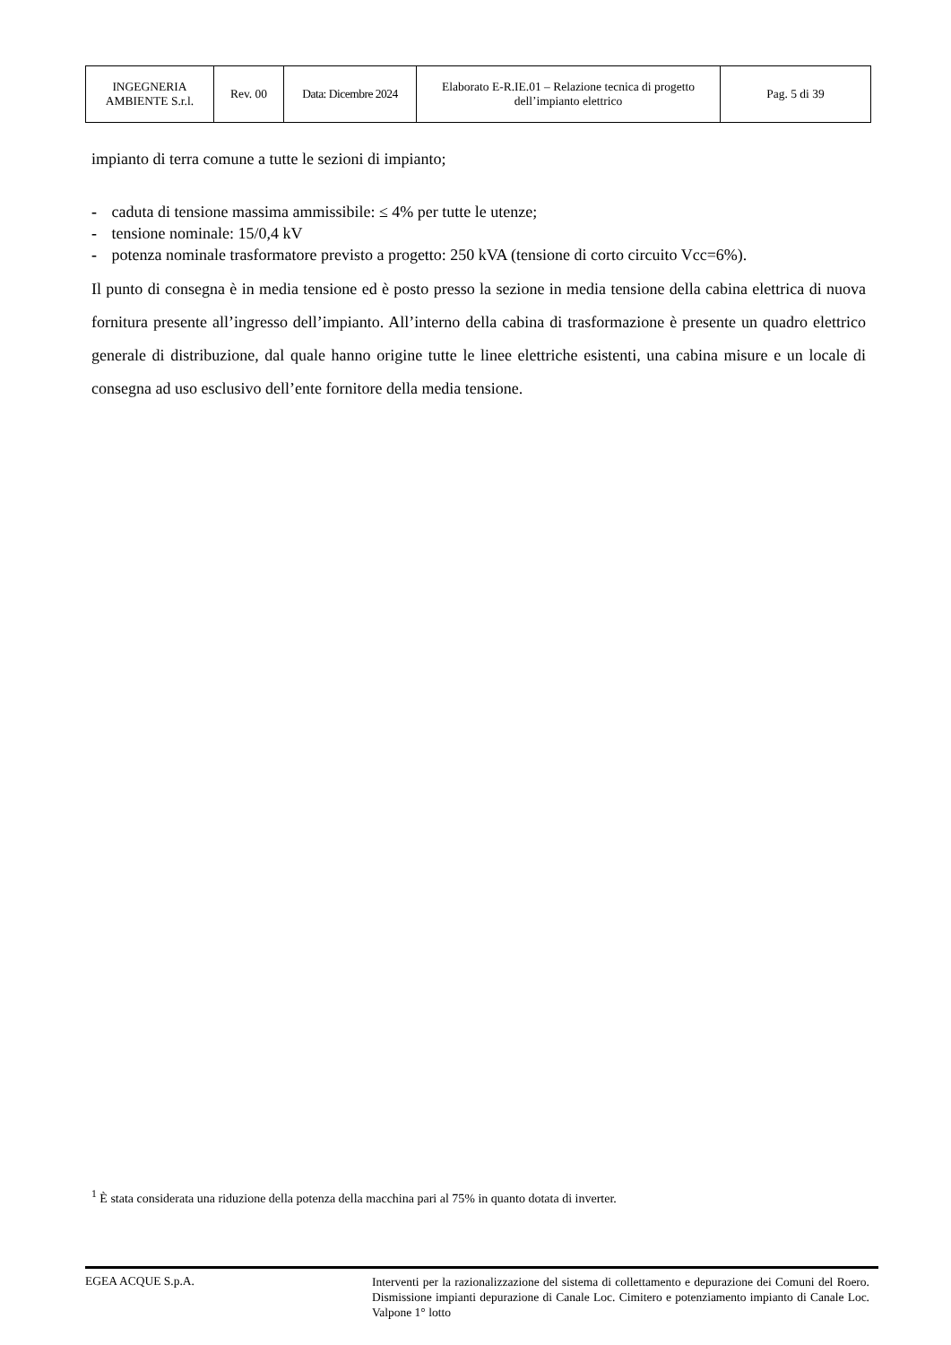| INGEGNERIA AMBIENTE S.r.l. | Rev. 00 | Data: Dicembre 2024 | Elaborato E-R.IE.01 – Relazione tecnica di progetto dell’impianto elettrico | Pag. 5 di 39 |
impianto di terra comune a tutte le sezioni di impianto;
- caduta di tensione massima ammissibile: ≤ 4% per tutte le utenze;
- tensione nominale: 15/0,4 kV
- potenza nominale trasformatore previsto a progetto: 250 kVA (tensione di corto circuito Vcc=6%).
Il punto di consegna è in media tensione ed è posto presso la sezione in media tensione della cabina elettrica di nuova fornitura presente all’ingresso dell’impianto. All’interno della cabina di trasformazione è presente un quadro elettrico generale di distribuzione, dal quale hanno origine tutte le linee elettriche esistenti, una cabina misure e un locale di consegna ad uso esclusivo dell’ente fornitore della media tensione.
<sup>1</sup> È stata considerata una riduzione della potenza della macchina pari al 75% in quanto dotata di inverter.
EGEA ACQUE S.p.A.
Interventi per la razionalizzazione del sistema di collettamento e depurazione dei Comuni del Roero. Dismissione impianti depurazione di Canale Loc. Cimitero e potenziamento impianto di Canale Loc. Valpone 1° lotto